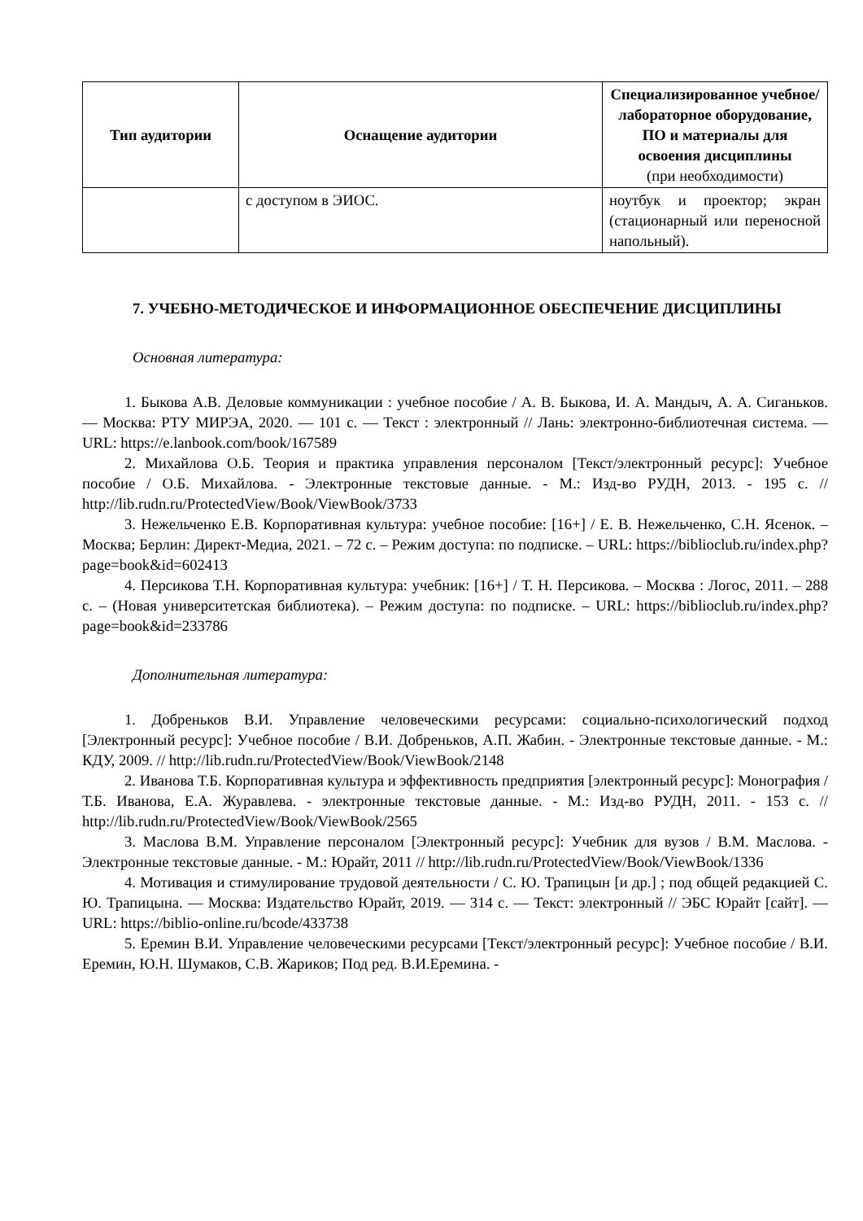| Тип аудитории | Оснащение аудитории | Специализированное учебное/лабораторное оборудование, ПО и материалы для освоения дисциплины (при необходимости) |
| --- | --- | --- |
| | с доступом в ЭИОС. | ноутбук и проектор; экран (стационарный или переносной напольный). |
7. УЧЕБНО-МЕТОДИЧЕСКОЕ И ИНФОРМАЦИОННОЕ ОБЕСПЕЧЕНИЕ ДИСЦИПЛИНЫ
Основная литература:
1. Быкова А.В. Деловые коммуникации : учебное пособие / А. В. Быкова, И. А. Мандыч, А. А. Сиганьков. — Москва: РТУ МИРЭА, 2020. — 101 с. — Текст : электронный // Лань: электронно-библиотечная система. — URL: https://e.lanbook.com/book/167589
2. Михайлова О.Б. Теория и практика управления персоналом [Текст/электронный ресурс]: Учебное пособие / О.Б. Михайлова. - Электронные текстовые данные. - М.: Изд-во РУДН, 2013. - 195 с. // http://lib.rudn.ru/ProtectedView/Book/ViewBook/3733
3. Нежельченко Е.В. Корпоративная культура: учебное пособие: [16+] / Е. В. Нежельченко, С.Н. Ясенок. – Москва; Берлин: Директ-Медиа, 2021. – 72 с. – Режим доступа: по подписке. – URL: https://biblioclub.ru/index.php?page=book&id=602413
4. Персикова Т.Н. Корпоративная культура: учебник: [16+] / Т. Н. Персикова. – Москва : Логос, 2011. – 288 с. – (Новая университетская библиотека). – Режим доступа: по подписке. – URL: https://biblioclub.ru/index.php?page=book&id=233786
Дополнительная литература:
1. Добреньков В.И. Управление человеческими ресурсами: социально-психологический подход [Электронный ресурс]: Учебное пособие / В.И. Добреньков, А.П. Жабин. - Электронные текстовые данные. - М.: КДУ, 2009. // http://lib.rudn.ru/ProtectedView/Book/ViewBook/2148
2. Иванова Т.Б. Корпоративная культура и эффективность предприятия [электронный ресурс]: Монография / Т.Б. Иванова, Е.А. Журавлева. - электронные текстовые данные. - М.: Изд-во РУДН, 2011. - 153 с. // http://lib.rudn.ru/ProtectedView/Book/ViewBook/2565
3. Маслова В.М. Управление персоналом [Электронный ресурс]: Учебник для вузов / В.М. Маслова. - Электронные текстовые данные. - М.: Юрайт, 2011 // http://lib.rudn.ru/ProtectedView/Book/ViewBook/1336
4. Мотивация и стимулирование трудовой деятельности / С. Ю. Трапицын [и др.] ; под общей редакцией С. Ю. Трапицына. — Москва: Издательство Юрайт, 2019. — 314 с. — Текст: электронный // ЭБС Юрайт [сайт]. — URL: https://biblio-online.ru/bcode/433738
5. Еремин В.И. Управление человеческими ресурсами [Текст/электронный ресурс]: Учебное пособие / В.И. Еремин, Ю.Н. Шумаков, С.В. Жариков; Под ред. В.И.Еремина. -